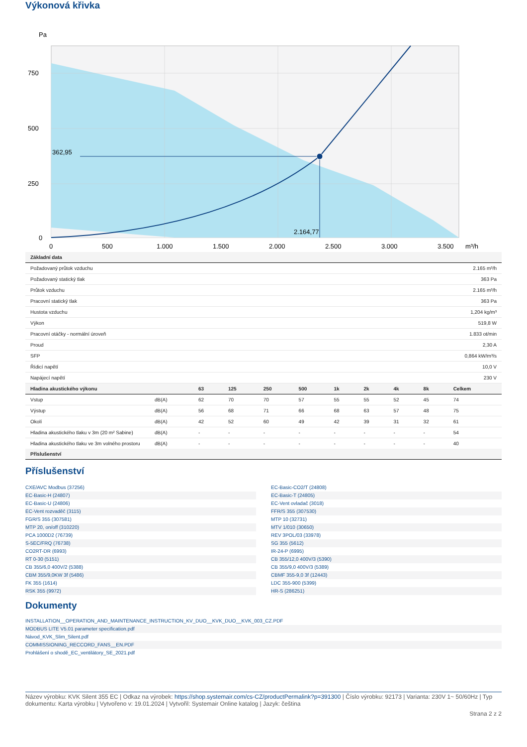Výkonová křivka
Pa
362,95
2.164,77
750
500
250
0
0
500
1.000
1.500
2.000
2.500
3.000
3.500
m³/h
| Základní data | |
| --- | --- |
| Požadovaný průtok vzduchu | 2.165 m³/h |
| Požadovaný statický tlak | 363 Pa |
| Průtok vzduchu | 2.165 m³/h |
| Pracovní statický tlak | 363 Pa |
| Hustota vzduchu | 1,204 kg/m³ |
| Výkon | 519,8 W |
| Pracovní otáčky - normální úroveň | 1.833 ot/min |
| Proud | 2,30 A |
| SFP | 0,864 kW/m³/s |
| Řídicí napětí | 10,0 V |
| Napájecí napětí | 230 V |
| Hladina akustického výkonu | | 63 | 125 | 250 | 500 | 1k | 2k | 4k | 8k | Celkem |
| --- | --- | --- | --- | --- | --- | --- | --- | --- | --- | --- |
| Vstup | dB(A) | 62 | 70 | 70 | 57 | 55 | 55 | 52 | 45 | 74 |
| Výstup | dB(A) | 56 | 68 | 71 | 66 | 68 | 63 | 57 | 48 | 75 |
| Okolí | dB(A) | 42 | 52 | 60 | 49 | 42 | 39 | 31 | 32 | 61 |
| Hladina akustického tlaku v 3m (20 m² Sabine) | dB(A) | - | - | - | - | - | - | - | - | 54 |
| Hladina akustického tlaku ve 3m volného prostoru | dB(A) | - | - | - | - | - | - | - | - | 40 |
| Příslušenství | | | | | | | | | | |
Příslušenství
CXE/AVC Modbus (37256)
EC-Basic-CO2/T (24808)
EC-Basic-H (24807)
EC-Basic-T (24805)
EC-Basic-U (24806)
EC-Vent ovladač (3018)
EC-Vent rozvaděč (3115)
FFR/S 355 (307530)
FGR/S 355 (307581)
MTP 10 (32731)
MTP 20, on/off (310220)
MTV 1/010 (30650)
PCA 1000D2 (76739)
REV 3POL/03 (33978)
S-5EC/FRQ (76738)
SG 355 (5612)
CO2RT-DR (6993)
IR-24-P (6995)
RT 0-30 (5151)
CB 355/12,0 400V/3 (5390)
CB 355/6,0 400V/2 (5388)
CB 355/9,0 400V/3 (5389)
CBM 355/9,0KW 3f (5486)
CBMF 355-9,0 3f (12443)
FK 355 (1614)
LDC 355-900 (5399)
RSK 355 (9972)
HR-S (286251)
Dokumenty
INSTALLATION__OPERATION_AND_MAINTENANCE_INSTRUCTION_KV_DUO__KVK_DUO__KVK_003_CZ.PDF
MODBUS LITE V5.01 parameter specification.pdf
Návod_KVK_Slim_Silent.pdf
COMMISSIONING_RECCORD_FANS__EN.PDF
Prohlášení o shodě_EC_ventilátory_SE_2021.pdf
Název výrobku: KVK Silent 355 EC | Odkaz na výrobek: https://shop.systemair.com/cs-CZ/productPermalink?p=391300 | Číslo výrobku: 92173 | Varianta: 230V 1~ 50/60Hz | Typ dokumentu: Karta výrobku | Vytvořeno v: 19.01.2024 | Vytvořil: Systemair Online katalog | Jazyk: čeština
Strana 2 z 2